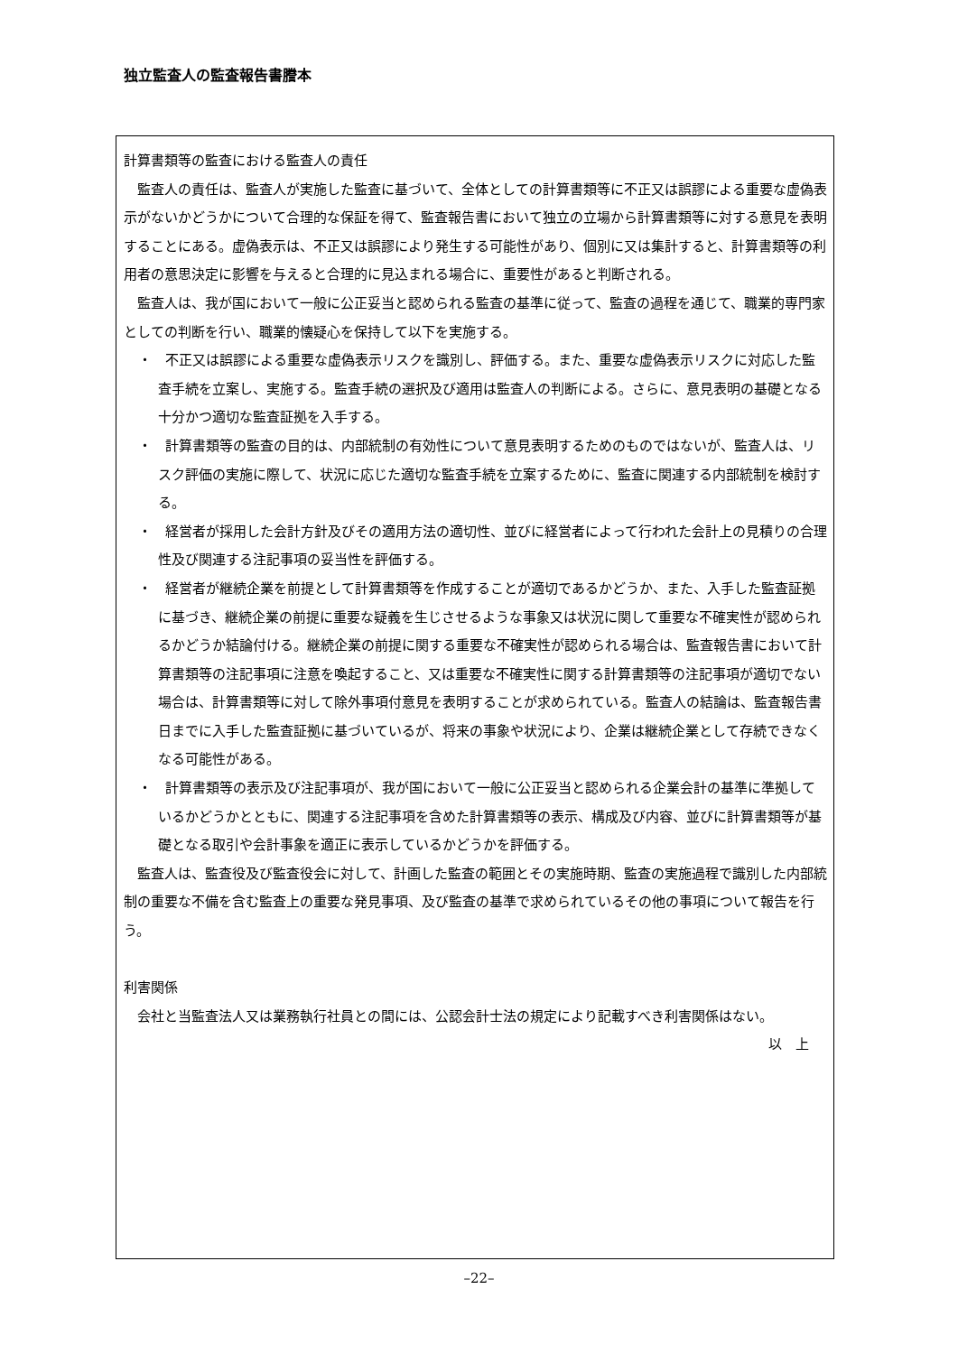独立監査人の監査報告書謄本
計算書類等の監査における監査人の責任
監査人の責任は、監査人が実施した監査に基づいて、全体としての計算書類等に不正又は誤謬による重要な虚偽表示がないかどうかについて合理的な保証を得て、監査報告書において独立の立場から計算書類等に対する意見を表明することにある。虚偽表示は、不正又は誤謬により発生する可能性があり、個別に又は集計すると、計算書類等の利用者の意思決定に影響を与えると合理的に見込まれる場合に、重要性があると判断される。
監査人は、我が国において一般に公正妥当と認められる監査の基準に従って、監査の過程を通じて、職業的専門家としての判断を行い、職業的懐疑心を保持して以下を実施する。
・　不正又は誤謬による重要な虚偽表示リスクを識別し、評価する。また、重要な虚偽表示リスクに対応した監査手続を立案し、実施する。監査手続の選択及び適用は監査人の判断による。さらに、意見表明の基礎となる十分かつ適切な監査証拠を入手する。
・　計算書類等の監査の目的は、内部統制の有効性について意見表明するためのものではないが、監査人は、リスク評価の実施に際して、状況に応じた適切な監査手続を立案するために、監査に関連する内部統制を検討する。
・　経営者が採用した会計方針及びその適用方法の適切性、並びに経営者によって行われた会計上の見積りの合理性及び関連する注記事項の妥当性を評価する。
・　経営者が継続企業を前提として計算書類等を作成することが適切であるかどうか、また、入手した監査証拠に基づき、継続企業の前提に重要な疑義を生じさせるような事象又は状況に関して重要な不確実性が認められるかどうか結論付ける。継続企業の前提に関する重要な不確実性が認められる場合は、監査報告書において計算書類等の注記事項に注意を喚起すること、又は重要な不確実性に関する計算書類等の注記事項が適切でない場合は、計算書類等に対して除外事項付意見を表明することが求められている。監査人の結論は、監査報告書日までに入手した監査証拠に基づいているが、将来の事象や状況により、企業は継続企業として存続できなくなる可能性がある。
・　計算書類等の表示及び注記事項が、我が国において一般に公正妥当と認められる企業会計の基準に準拠しているかどうかとともに、関連する注記事項を含めた計算書類等の表示、構成及び内容、並びに計算書類等が基礎となる取引や会計事象を適正に表示しているかどうかを評価する。
監査人は、監査役及び監査役会に対して、計画した監査の範囲とその実施時期、監査の実施過程で識別した内部統制の重要な不備を含む監査上の重要な発見事項、及び監査の基準で求められているその他の事項について報告を行う。
利害関係
会社と当監査法人又は業務執行社員との間には、公認会計士法の規定により記載すべき利害関係はない。
以　上
–22–